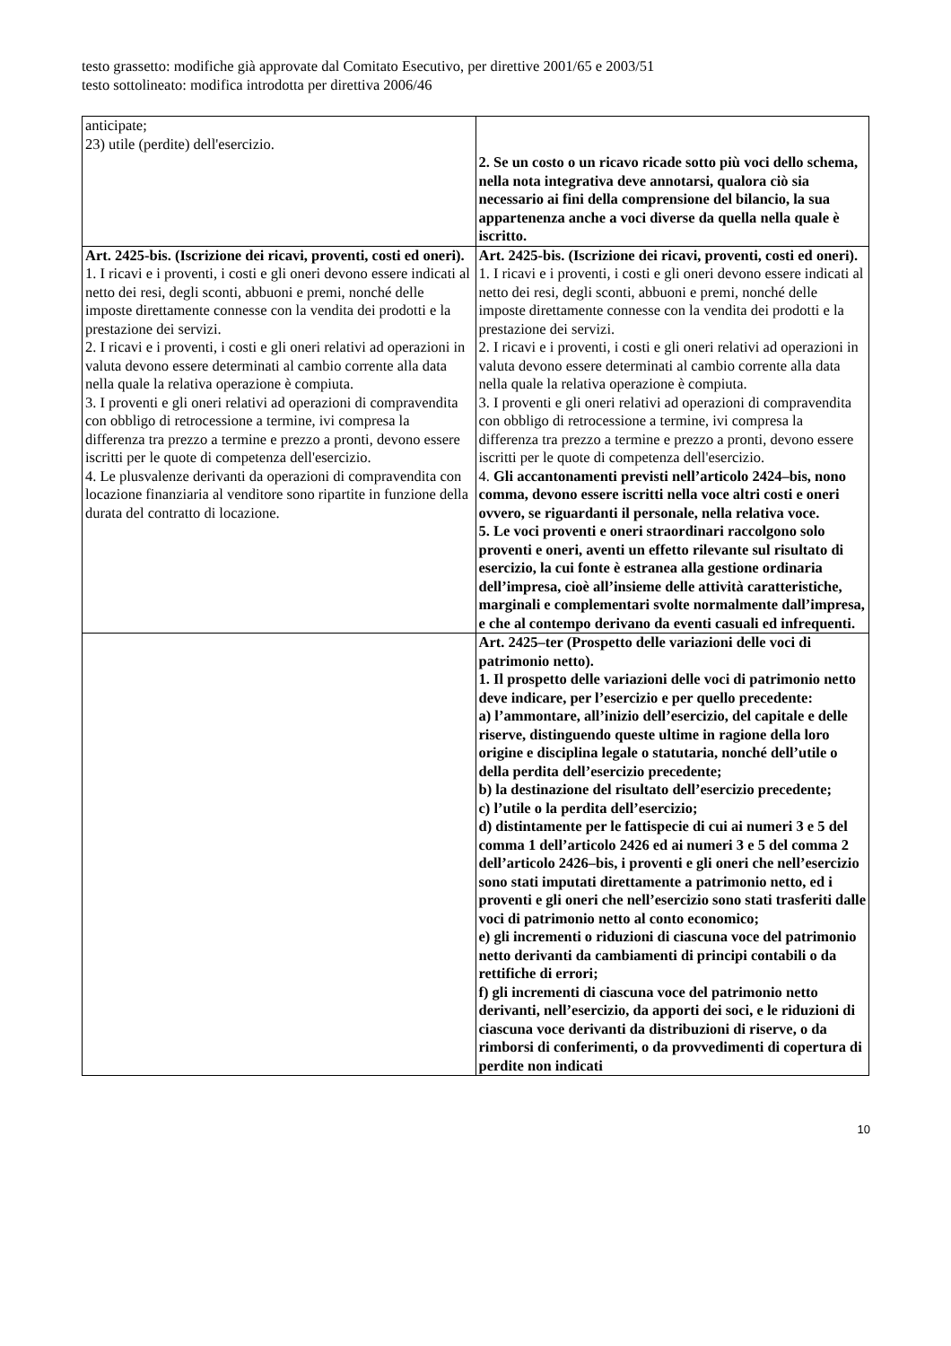testo grassetto: modifiche già approvate dal Comitato Esecutivo, per direttive 2001/65 e 2003/51
testo sottolineato: modifica introdotta per direttiva 2006/46
| anticipate; 23) utile (perdite) dell'esercizio. | 2. Se un costo o un ricavo ricade sotto più voci dello schema, nella nota integrativa deve annotarsi, qualora ciò sia necessario ai fini della comprensione del bilancio, la sua appartenenza anche a voci diverse da quella nella quale è iscritto. |
| Art. 2425-bis. (Iscrizione dei ricavi, proventi, costi ed oneri). 1. I ricavi e i proventi, i costi e gli oneri devono essere indicati al netto dei resi, degli sconti, abbuoni e premi, nonché delle imposte direttamente connesse con la vendita dei prodotti e la prestazione dei servizi. 2. I ricavi e i proventi, i costi e gli oneri relativi ad operazioni in valuta devono essere determinati al cambio corrente alla data nella quale la relativa operazione è compiuta. 3. I proventi e gli oneri relativi ad operazioni di compravendita con obbligo di retrocessione a termine, ivi compresa la differenza tra prezzo a termine e prezzo a pronti, devono essere iscritti per le quote di competenza dell'esercizio. 4. Le plusvalenze derivanti da operazioni di compravendita con locazione finanziaria al venditore sono ripartite in funzione della durata del contratto di locazione. | Art. 2425-bis. (Iscrizione dei ricavi, proventi, costi ed oneri). 1. I ricavi e i proventi, i costi e gli oneri devono essere indicati al netto dei resi, degli sconti, abbuoni e premi, nonché delle imposte direttamente connesse con la vendita dei prodotti e la prestazione dei servizi. 2. I ricavi e i proventi, i costi e gli oneri relativi ad operazioni in valuta devono essere determinati al cambio corrente alla data nella quale la relativa operazione è compiuta. 3. I proventi e gli oneri relativi ad operazioni di compravendita con obbligo di retrocessione a termine, ivi compresa la differenza tra prezzo a termine e prezzo a pronti, devono essere iscritti per le quote di competenza dell'esercizio. 4. Gli accantonamenti previsti nell’articolo 2424–bis, nono comma, devono essere iscritti nella voce altri costi e oneri ovvero, se riguardanti il personale, nella relativa voce. 5. Le voci proventi e oneri straordinari raccolgono solo proventi e oneri, aventi un effetto rilevante sul risultato di esercizio, la cui fonte è estranea alla gestione ordinaria dell’impresa, cioè all’insieme delle attività caratteristiche, marginali e complementari svolte normalmente dall’impresa, e che al contempo derivano da eventi casuali ed infrequenti. |
| | Art. 2425–ter (Prospetto delle variazioni delle voci di patrimonio netto). 1. Il prospetto delle variazioni delle voci di patrimonio netto deve indicare, per l’esercizio e per quello precedente: a) l’ammontare, all’inizio dell’esercizio, del capitale e delle riserve, distinguendo queste ultime in ragione della loro origine e disciplina legale o statutaria, nonché dell’utile o della perdita dell’esercizio precedente; b) la destinazione del risultato dell’esercizio precedente; c) l’utile o la perdita dell’esercizio; d) distintamente per le fattispecie di cui ai numeri 3 e 5 del comma 1 dell’articolo 2426 ed ai numeri 3 e 5 del comma 2 dell’articolo 2426–bis, i proventi e gli oneri che nell’esercizio sono stati imputati direttamente a patrimonio netto, ed i proventi e gli oneri che nell’esercizio sono stati trasferiti dalle voci di patrimonio netto al conto economico; e) gli incrementi o riduzioni di ciascuna voce del patrimonio netto derivanti da cambiamenti di principi contabili o da rettifiche di errori; f) gli incrementi di ciascuna voce del patrimonio netto derivanti, nell’esercizio, da apporti dei soci, e le riduzioni di ciascuna voce derivanti da distribuzioni di riserve, o da rimborsi di conferimenti, o da provvedimenti di copertura di perdite non indicati |
10